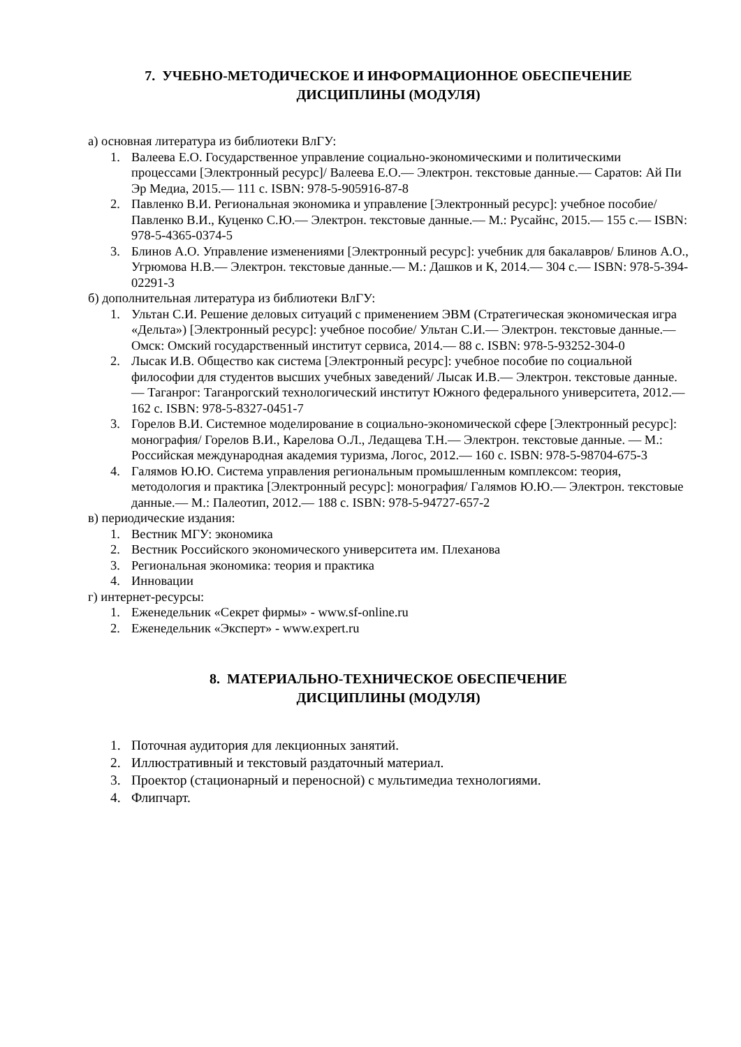7. УЧЕБНО-МЕТОДИЧЕСКОЕ И ИНФОРМАЦИОННОЕ ОБЕСПЕЧЕНИЕ
ДИСЦИПЛИНЫ (МОДУЛЯ)
а) основная литература из библиотеки ВлГУ:
1. Валеева Е.О. Государственное управление социально-экономическими и политическими процессами [Электронный ресурс]/ Валеева Е.О.— Электрон. текстовые данные.— Саратов: Ай Пи Эр Медиа, 2015.— 111 c. ISBN: 978-5-905916-87-8
2. Павленко В.И. Региональная экономика и управление [Электронный ресурс]: учебное пособие/ Павленко В.И., Куценко С.Ю.— Электрон. текстовые данные.— М.: Русайнс, 2015.— 155 c.— ISBN: 978-5-4365-0374-5
3. Блинов А.О. Управление изменениями [Электронный ресурс]: учебник для бакалавров/ Блинов А.О., Угрюмова Н.В.— Электрон. текстовые данные.— М.: Дашков и К, 2014.— 304 c.— ISBN: 978-5-394-02291-3
б) дополнительная литература из библиотеки ВлГУ:
1. Ультан С.И. Решение деловых ситуаций с применением ЭВМ (Стратегическая экономическая игра «Дельта») [Электронный ресурс]: учебное пособие/ Ультан С.И.— Электрон. текстовые данные.— Омск: Омский государственный институт сервиса, 2014.— 88 c. ISBN: 978-5-93252-304-0
2. Лысак И.В. Общество как система [Электронный ресурс]: учебное пособие по социальной философии для студентов высших учебных заведений/ Лысак И.В.— Электрон. текстовые данные.— Таганрог: Таганрогский технологический институт Южного федерального университета, 2012.— 162 c. ISBN: 978-5-8327-0451-7
3. Горелов В.И. Системное моделирование в социально-экономической сфере [Электронный ресурс]: монография/ Горелов В.И., Карелова О.Л., Ледащева Т.Н.— Электрон. текстовые данные. — М.: Российская международная академия туризма, Логос, 2012.— 160 c. ISBN: 978-5-98704-675-3
4. Галямов Ю.Ю. Система управления региональным промышленным комплексом: теория, методология и практика [Электронный ресурс]: монография/ Галямов Ю.Ю.— Электрон. текстовые данные.— М.: Палеотип, 2012.— 188 c. ISBN: 978-5-94727-657-2
в) периодические издания:
1. Вестник МГУ: экономика
2. Вестник Российского экономического университета им. Плеханова
3. Региональная экономика: теория и практика
4. Инновации
г) интернет-ресурсы:
1. Еженедельник «Секрет фирмы» - www.sf-online.ru
2. Еженедельник «Эксперт» - www.expert.ru
8. МАТЕРИАЛЬНО-ТЕХНИЧЕСКОЕ ОБЕСПЕЧЕНИЕ
ДИСЦИПЛИНЫ (МОДУЛЯ)
1. Поточная аудитория для лекционных занятий.
2. Иллюстративный и текстовый раздаточный материал.
3. Проектор (стационарный и переносной) с мультимедиа технологиями.
4. Флипчарт.